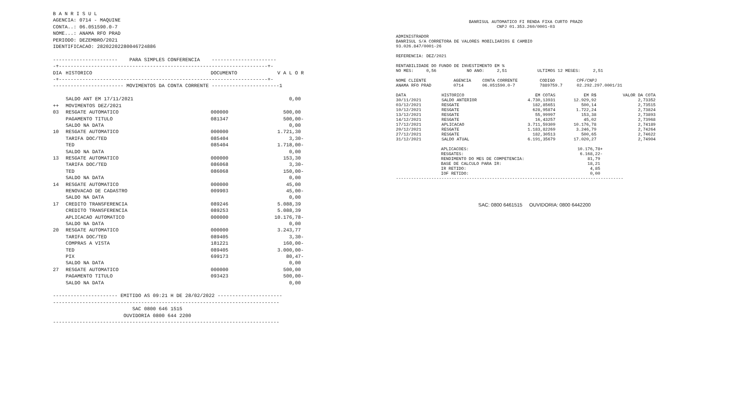B A N R I S U L AGENCIA: 0714 - MAQUINE CONTA..: 06.051590.0-7 NOME...: ANAMA RFO PRAD PERIODO: DEZEMBRO/2021 IDENTIFICACAO: 28202202280046724886 ---------------------- PARA SIMPLES CONFERENCIA ---------------------- -+-----------------------------------------------------------------------+-
| DIA | HISTORICO | DOCUMENTO | V A L O R |
| --- | --- | --- | --- |
-+-----------------------------------------------------------------------+- ------------------------ MOVIMENTOS DA CONTA CORRENTE -----------------------1
| | SALDO ANT EM 17/11/2021 | | 0,00 |
| ++ | MOVIMENTOS DEZ/2021 | | |
| 03 | RESGATE AUTOMATICO | 000000 | 500,00 |
| | PAGAMENTO TITULO | 081347 | 500,00- |
| | SALDO NA DATA | | 0,00 |
| 10 | RESGATE AUTOMATICO | 000000 | 1.721,30 |
| | TARIFA DOC/TED | 085404 | 3,30- |
| | TED | 085404 | 1.718,00- |
| | SALDO NA DATA | | 0,00 |
| 13 | RESGATE AUTOMATICO | 000000 | 153,30 |
| | TARIFA DOC/TED | 086068 | 3,30- |
| | TED | 086068 | 150,00- |
| | SALDO NA DATA | | 0,00 |
| 14 | RESGATE AUTOMATICO | 000000 | 45,00 |
| | RENOVACAO DE CADASTRO | 009903 | 45,00- |
| | SALDO NA DATA | | 0,00 |
| 17 | CREDITO TRANSFERENCIA | 089246 | 5.088,39 |
| | CREDITO TRANSFERENCIA | 089253 | 5.088,39 |
| | APLICACAO AUTOMATICO | 000000 | 10.176,78- |
| | SALDO NA DATA | | 0,00 |
| 20 | RESGATE AUTOMATICO | 000000 | 3.243,77 |
| | TARIFA DOC/TED | 089405 | 3,30- |
| | COMPRAS A VISTA | 181221 | 160,00- |
| | TED | 089405 | 3.000,00- |
| | PIX | 699173 | 80,47- |
| | SALDO NA DATA | | 0,00 |
| 27 | RESGATE AUTOMATICO | 000000 | 500,00 |
| | PAGAMENTO TITULO | 093423 | 500,00- |
| | SALDO NA DATA | | 0,00 |
---------------------- EMITIDO AS 09:21 H DE 28/02/2022 ---------------------- ----------------------------------------------------------------------------- SAC 0800 646 1515 OUVIDORIA 0800 644 2200 -----------------------------------------------------------------------------
BANRISUL AUTOMATICO FI RENDA FIXA CURTO PRAZO CNPJ 01.353.260/0001-03
ADMINISTRADOR BANRISUL S/A CORRETORA DE VALORES MOBILIARIOS E CAMBIO 93.026.847/0001-26 REFERENCIA: DEZ/2021 RENTABILIDADE DO FUNDO DE INVESTIMENTO EM % NO MES: 0,56 NO ANO: 2,51 ULTIMOS 12 MESES: 2,51
| NOME CLIENTE | AGENCIA | CONTA CORRENTE | CODIGO | CPF/CNPJ |
| ANAMA RFO PRAD | 0714 | 06.051590.0-7 | 7889759.7 | 02.292.297.0001/31 |
| DATA | HISTORICO | EM COTAS | EM R$ | VALOR DA COTA |
| 30/11/2021 | SALDO ANTERIOR | 4.730,13931 | 12.929,92 | 2,73352 |
| 03/12/2021 | RESGATE | 182,85651 | 500,14 | 2,73515 |
| 10/12/2021 | RESGATE | 628,95874 | 1.722,24 | 2,73824 |
| 13/12/2021 | RESGATE | 55,99997 | 153,38 | 2,73893 |
| 14/12/2021 | RESGATE | 16,43257 | 45,02 | 2,73968 |
| 17/12/2021 | APLICACAO | 3.711,59309 | 10.176,78 | 2,74189 |
| 20/12/2021 | RESGATE | 1.183,82269 | 3.246,79 | 2,74264 |
| 27/12/2021 | RESGATE | 182,30513 | 500,65 | 2,74622 |
| 31/12/2021 | SALDO ATUAL | 6.191,35679 | 17.020,27 | 2,74904 |
| APLICACOES: | 10.176,78+ |
| RESGATES: | 6.168,22- |
| RENDIMENTO DO MES DE COMPETENCIA: | 81,79 |
| BASE DE CALCULO PARA IR: | 18,21 |
| IR RETIDO: | 4,85 |
| IOF RETIDO: | 0,00 |
------------------------------------------------------------------------------------------
SAC: 0800 6461515 OUVIDORIA: 0800 6442200